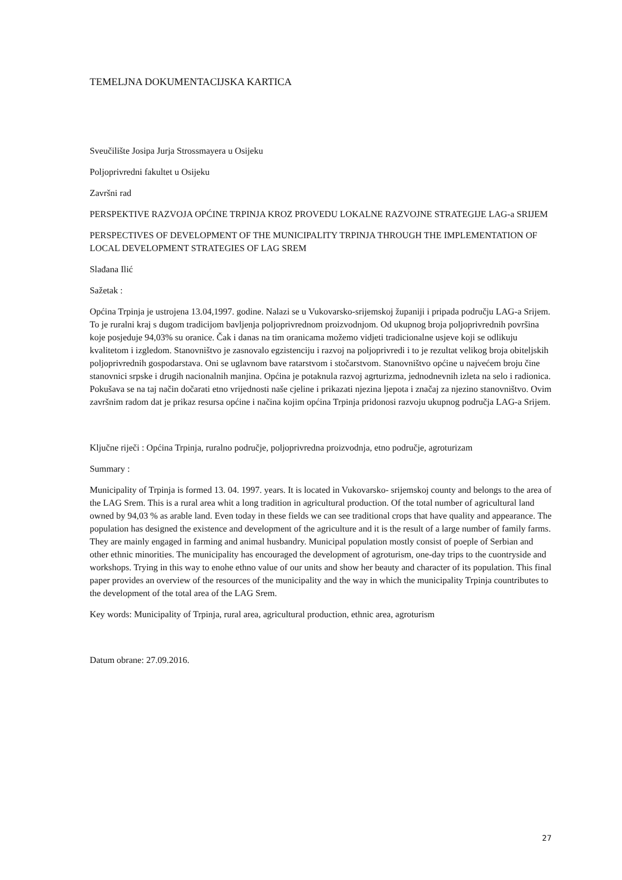TEMELJNA DOKUMENTACIJSKA KARTICA
Sveučilište Josipa Jurja Strossmayera u Osijeku
Poljoprivredni fakultet u Osijeku
Završni rad
PERSPEKTIVE RAZVOJA OPĆINE TRPINJA KROZ PROVEDU LOKALNE RAZVOJNE STRATEGIJE LAG-a SRIJEM
PERSPECTIVES OF DEVELOPMENT OF THE MUNICIPALITY TRPINJA THROUGH THE IMPLEMENTATION OF LOCAL DEVELOPMENT STRATEGIES OF LAG SREM
Slađana Ilić
Sažetak :
Općina Trpinja je ustrojena 13.04,1997. godine. Nalazi se u Vukovarsko-srijemskoj županiji i pripada području LAG-a Srijem. To je ruralni kraj s dugom tradicijom bavljenja poljoprivrednom proizvodnjom. Od ukupnog broja poljoprivrednih površina koje posjeduje 94,03% su oranice. Čak i danas na tim oranicama možemo vidjeti tradicionalne usjeve koji se odlikuju kvalitetom i izgledom. Stanovništvo je zasnovalo egzistenciju i razvoj na poljoprivredi i to je rezultat velikog broja obiteljskih poljoprivrednih gospodarstava. Oni se uglavnom bave ratarstvom i stočarstvom. Stanovništvo općine u najvećem broju čine stanovnici srpske i drugih nacionalnih manjina. Općina je potaknula razvoj agrturizma, jednodnevnih izleta na selo i radionica. Pokušava se na taj način dočarati etno vrijednosti naše cjeline i prikazati njezina ljepota i značaj za njezino stanovništvo. Ovim završnim radom dat je prikaz resursa općine i načina kojim općina Trpinja pridonosi razvoju ukupnog područja LAG-a Srijem.
Ključne riječi : Općina Trpinja, ruralno područje, poljoprivredna proizvodnja, etno područje, agroturizam
Summary :
Municipality of Trpinja is formed 13. 04. 1997. years. It is located in Vukovarsko- srijemskoj county and belongs to the area of the LAG Srem. This is a rural area whit a long tradition in agricultural production. Of the total number of agricultural land owned by 94,03 % as arable land. Even today in these fields we can see traditional crops that have quality and appearance. The population has designed the existence and development of the agriculture and it is the result of a large number of family farms. They are mainly engaged in farming and animal husbandry. Municipal population mostly consist of poeple of Serbian and other ethnic minorities. The municipality has encouraged the development of agroturism, one-day trips to the cuontryside and workshops. Trying in this way to enohe ethno value of our units and show her beauty and character of its population. This final paper provides an overview of the resources of the municipality and the way in which the municipality Trpinja countributes to the development of the total area of the LAG Srem.
Key words: Municipality of Trpinja, rural area, agricultural production, ethnic area, agroturism
Datum obrane: 27.09.2016.
27